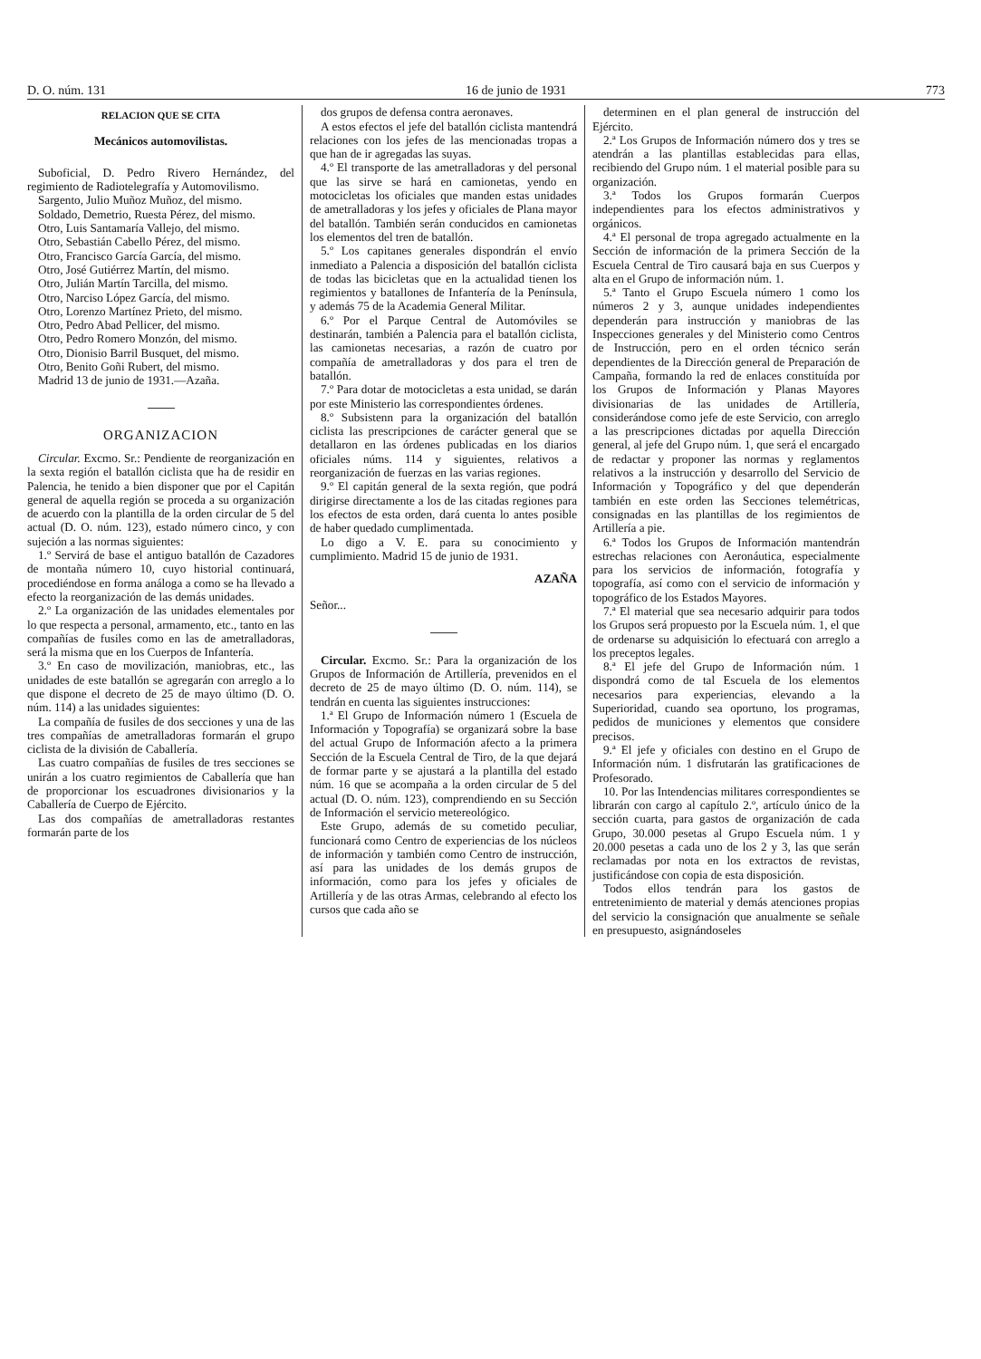D. O. núm. 131 16 de junio de 1931 773
RELACION QUE SE CITA
Mecánicos automovilistas.
Suboficial, D. Pedro Rivero Hernández, del regimiento de Radiotelegrafía y Automovilismo.
Sargento, Julio Muñoz Muñoz, del mismo.
Soldado, Demetrio, Ruesta Pérez, del mismo.
Otro, Luis Santamaría Vallejo, del mismo.
Otro, Sebastián Cabello Pérez, del mismo.
Otro, Francisco García García, del mismo.
Otro, José Gutiérrez Martín, del mismo.
Otro, Julián Martín Tarcilla, del mismo.
Otro, Narciso López García, del mismo.
Otro, Lorenzo Martínez Prieto, del mismo.
Otro, Pedro Abad Pellicer, del mismo.
Otro, Pedro Romero Monzón, del mismo.
Otro, Dionisio Barril Busquet, del mismo.
Otro, Benito Goñi Rubert, del mismo.
Madrid 13 de junio de 1931.—Azaña.
ORGANIZACION
Circular. Excmo. Sr.: Pendiente de reorganización en la sexta región el batallón ciclista que ha de residir en Palencia, he tenido a bien disponer que por el Capitán general de aquella región se proceda a su organización de acuerdo con la plantilla de la orden circular de 5 del actual (D. O. núm. 123), estado número cinco, y con sujeción a las normas siguientes:
1.º Servirá de base el antiguo batallón de Cazadores de montaña número 10, cuyo historial continuará, procediéndose en forma análoga a como se ha llevado a efecto la reorganización de las demás unidades.
2.º La organización de las unidades elementales por lo que respecta a personal, armamento, etc., tanto en las compañías de fusiles como en las de ametralladoras, será la misma que en los Cuerpos de Infantería.
3.º En caso de movilización, maniobras, etc., las unidades de este batallón se agregarán con arreglo a lo que dispone el decreto de 25 de mayo último (D. O. núm. 114) a las unidades siguientes:
La compañía de fusiles de dos secciones y una de las tres compañías de ametralladoras formarán el grupo ciclista de la división de Caballería.
Las cuatro compañías de fusiles de tres secciones se unirán a los cuatro regimientos de Caballería que han de proporcionar los escuadrones divisionarios y la Caballería de Cuerpo de Ejército.
Las dos compañías de ametralladoras restantes formarán parte de los
dos grupos de defensa contra aeronaves.
A estos efectos el jefe del batallón ciclista mantendrá relaciones con los jefes de las mencionadas tropas a que han de ir agregadas las suyas.
4.º El transporte de las ametralladoras y del personal que las sirve se hará en camionetas, yendo en motocicletas los oficiales que manden estas unidades de ametralladoras y los jefes y oficiales de Plana mayor del batallón. También serán conducidos en camionetas los elementos del tren de batallón.
5.º Los capitanes generales dispondrán el envío inmediato a Palencia a disposición del batallón ciclista de todas las bicicletas que en la actualidad tienen los regimientos y batallones de Infantería de la Península, y además 75 de la Academia General Militar.
6.º Por el Parque Central de Automóviles se destinarán, también a Palencia para el batallón ciclista, las camionetas necesarias, a razón de cuatro por compañía de ametralladoras y dos para el tren de batallón.
7.º Para dotar de motocicletas a esta unidad, se darán por este Ministerio las correspondientes órdenes.
8.º Subsistenn para la organización del batallón ciclista las prescripciones de carácter general que se detallaron en las órdenes publicadas en los diarios oficiales núms. 114 y siguientes, relativos a reorganización de fuerzas en las varias regiones.
9.º El capitán general de la sexta región, que podrá dirigirse directamente a los de las citadas regiones para los efectos de esta orden, dará cuenta lo antes posible de haber quedado cumplimentada.
Lo digo a V. E. para su conocimiento y cumplimiento. Madrid 15 de junio de 1931.
AZAÑA
Señor...
Circular. Excmo. Sr.: Para la organización de los Grupos de Información de Artillería, prevenidos en el decreto de 25 de mayo último (D. O. núm. 114), se tendrán en cuenta las siguientes instrucciones:
1.ª El Grupo de Información número 1 (Escuela de Información y Topografía) se organizará sobre la base del actual Grupo de Información afecto a la primera Sección de la Escuela Central de Tiro, de la que dejará de formar parte y se ajustará a la plantilla del estado núm. 16 que se acompaña a la orden circular de 5 del actual (D. O. núm. 123), comprendiendo en su Sección de Información el servicio metereológico.
Este Grupo, además de su cometido peculiar, funcionará como Centro de experiencias de los núcleos de información y también como Centro de instrucción, así para las unidades de los demás grupos de información, como para los jefes y oficiales de Artillería y de las otras Armas, celebrando al efecto los cursos que cada año se
determinen en el plan general de instrucción del Ejército.
2.ª Los Grupos de Información número dos y tres se atendrán a las plantillas establecidas para ellas, recibiendo del Grupo núm. 1 el material posible para su organización.
3.ª Todos los Grupos formarán Cuerpos independientes para los efectos administrativos y orgánicos.
4.ª El personal de tropa agregado actualmente en la Sección de información de la primera Sección de la Escuela Central de Tiro causará baja en sus Cuerpos y alta en el Grupo de información núm. 1.
5.ª Tanto el Grupo Escuela número 1 como los números 2 y 3, aunque unidades independientes dependerán para instrucción y maniobras de las Inspecciones generales y del Ministerio como Centros de Instrucción, pero en el orden técnico serán dependientes de la Dirección general de Preparación de Campaña, formando la red de enlaces constituída por los Grupos de Información y Planas Mayores divisionarias de las unidades de Artillería, considerándose como jefe de este Servicio, con arreglo a las prescripciones dictadas por aquella Dirección general, al jefe del Grupo núm. 1, que será el encargado de redactar y proponer las normas y reglamentos relativos a la instrucción y desarrollo del Servicio de Información y Topográfico y del que dependerán también en este orden las Secciones telemétricas, consignadas en las plantillas de los regimientos de Artillería a pie.
6.ª Todos los Grupos de Información mantendrán estrechas relaciones con Aeronáutica, especialmente para los servicios de información, fotografía y topografía, así como con el servicio de información y topográfico de los Estados Mayores.
7.ª El material que sea necesario adquirir para todos los Grupos será propuesto por la Escuela núm. 1, el que de ordenarse su adquisición lo efectuará con arreglo a los preceptos legales.
8.ª El jefe del Grupo de Información núm. 1 dispondrá como de tal Escuela de los elementos necesarios para experiencias, elevando a la Superioridad, cuando sea oportuno, los programas, pedidos de municiones y elementos que considere precisos.
9.ª El jefe y oficiales con destino en el Grupo de Información núm. 1 disfrutarán las gratificaciones de Profesorado.
10. Por las Intendencias militares correspondientes se librarán con cargo al capítulo 2.º, artículo único de la sección cuarta, para gastos de organización de cada Grupo, 30.000 pesetas al Grupo Escuela núm. 1 y 20.000 pesetas a cada uno de los 2 y 3, las que serán reclamadas por nota en los extractos de revistas, justificándose con copia de esta disposición.
Todos ellos tendrán para los gastos de entretenimiento de material y demás atenciones propias del servicio la consignación que anualmente se señale en presupuesto, asignándoseles